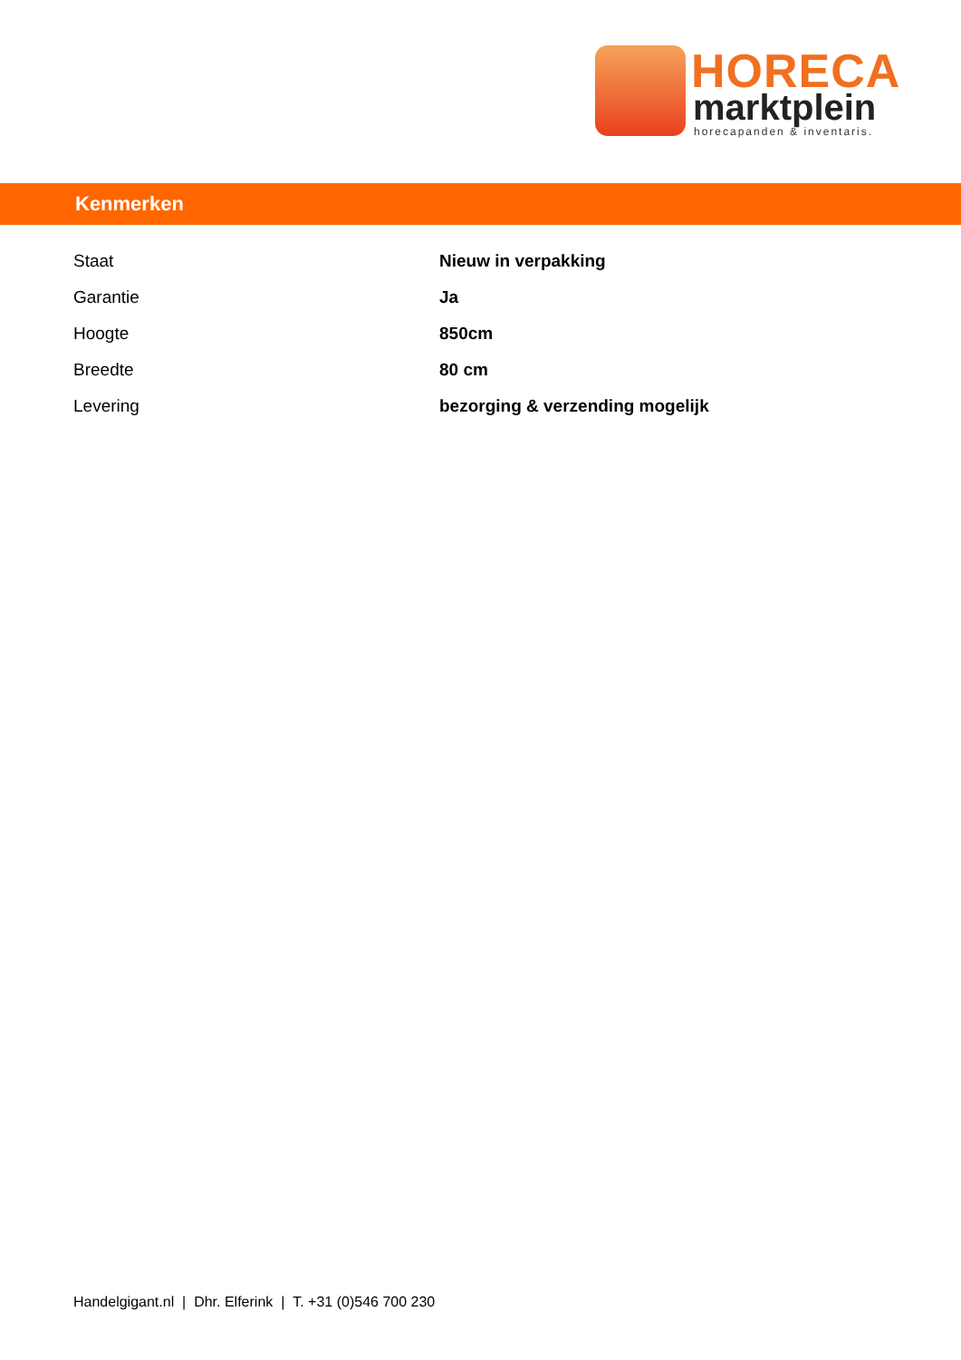HORECA
marktplein
horecapanden & inventaris.
Kenmerken
| Staat | Nieuw in verpakking |
| Garantie | Ja |
| Hoogte | 850cm |
| Breedte | 80 cm |
| Levering | bezorging & verzending mogelijk |
Handelgigant.nl | Dhr. Elferink | T. +31 (0)546 700 230